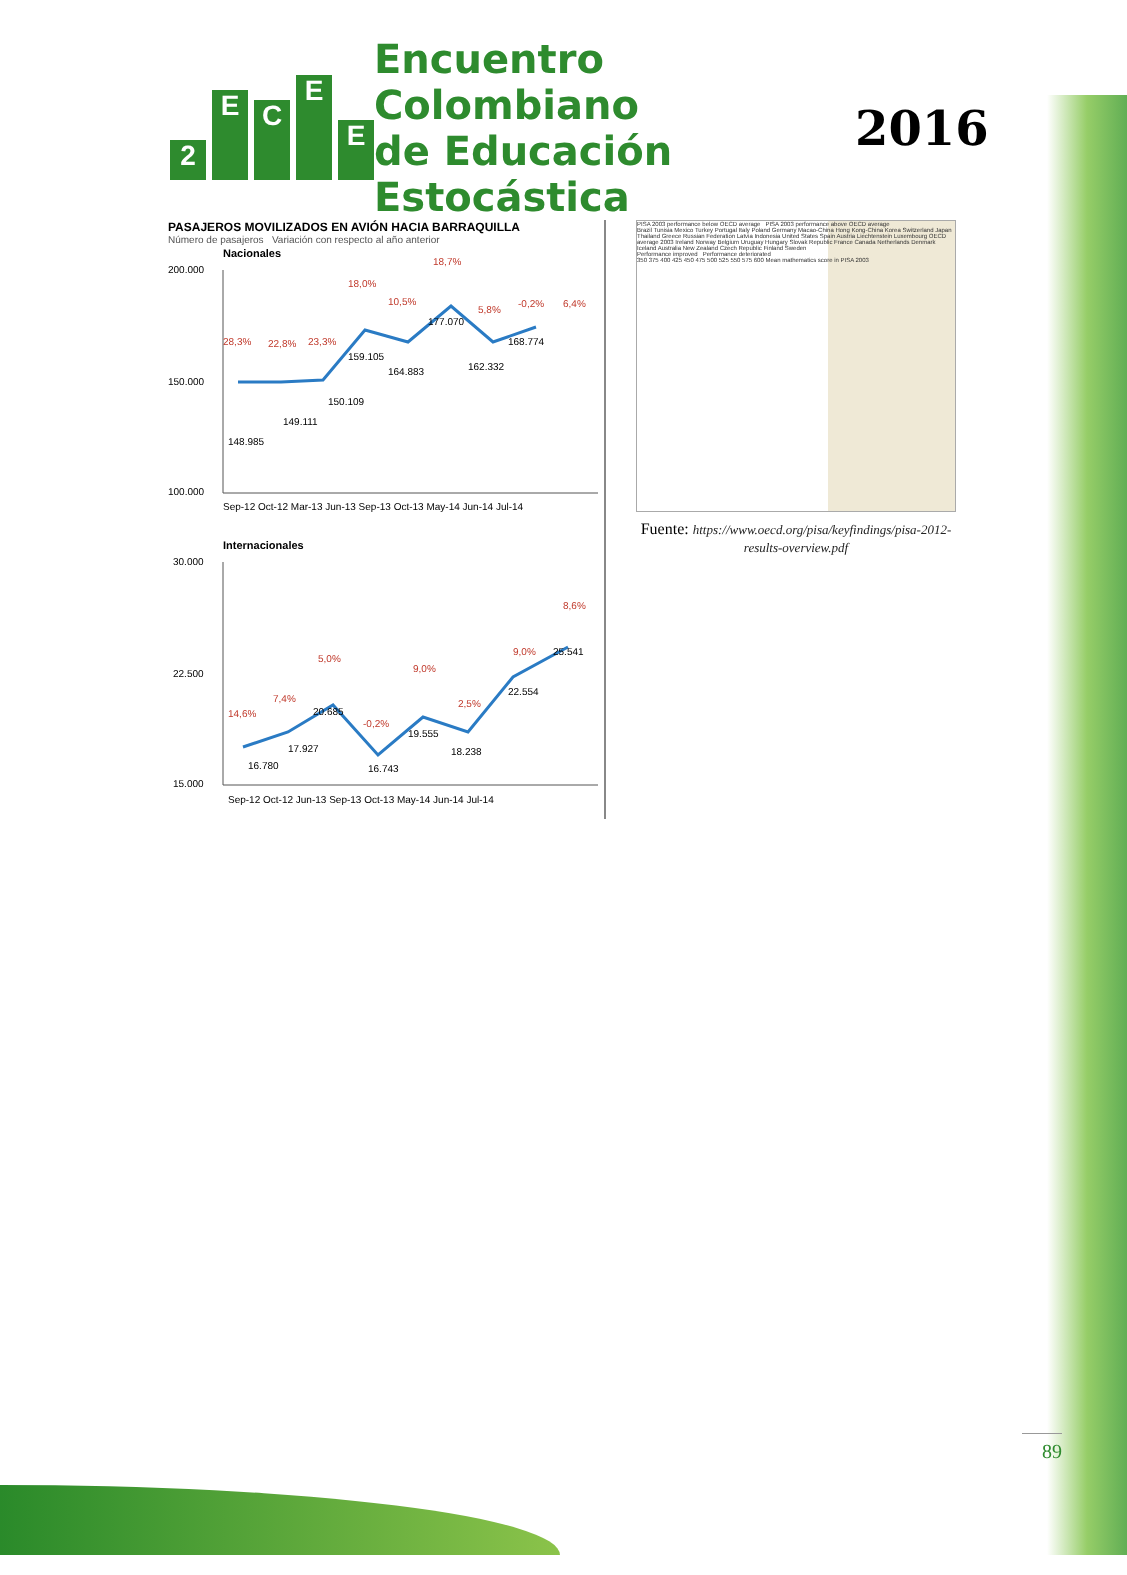2
E
C
E
E
Encuentro Colombiano
de Educación Estocástica
2016
PASAJEROS MOVILIZADOS EN AVIÓN HACIA BARRAQUILLA
Número de pasajeros Variación con respecto al año anterior
Nacionales
200.000
150.000
100.000
148.985
149.111
150.109
159.105
164.883
177.070
162.332
168.774
28,3%
22,8%
23,3%
18,0%
10,5%
18,7%
5,8%
-0,2%
6,4%
Sep-12 Oct-12 Mar-13 Jun-13 Sep-13 Oct-13 May-14 Jun-14 Jul-14
Internacionales
30.000
22.500
15.000
16.780
17.927
20.685
16.743
19.555
18.238
22.554
25.541
14,6%
7,4%
5,0%
-0,2%
9,0%
2,5%
9,0%
8,6%
Sep-12 Oct-12 Jun-13 Sep-13 Oct-13 May-14 Jun-14 Jul-14
PISA 2003 performance below OECD average PISA 2003 performance above OECD average
Brazil Tunisia Mexico Turkey Portugal Italy Poland Germany Macao-China Hong Kong-China Korea Switzerland Japan Thailand Greece Russian Federation Latvia Indonesia United States Spain Austria Liechtenstein Luxembourg OECD average 2003 Ireland Norway Belgium Uruguay Hungary Slovak Republic France Canada Netherlands Denmark Iceland Australia New Zealand Czech Republic Finland Sweden
Performance improved Performance deteriorated
350 375 400 425 450 475 500 525 550 575 600 Mean mathematics score in PISA 2003
Fuente: https://www.oecd.org/pisa/keyfindings/pisa-2012-results-overview.pdf
89